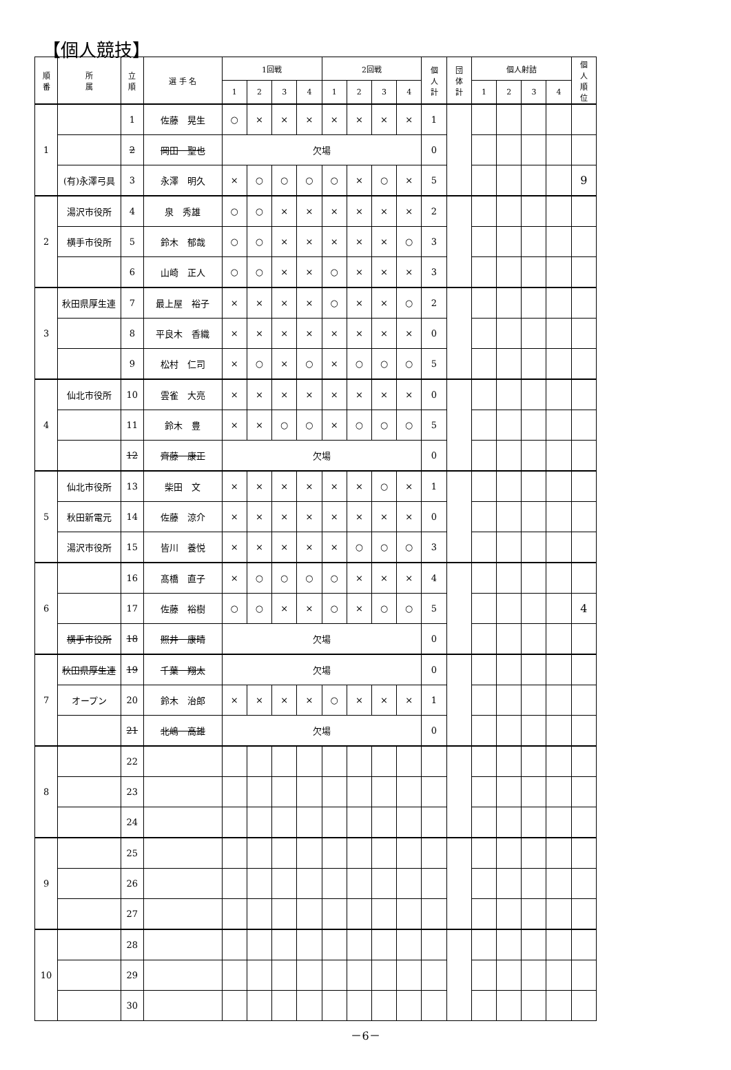【個人競技】
| 順 番 | 所 属 | 立 順 | 選 手 名 | 1回戦 | | | | 2回戦 | | | | 個 人 計 | 団 体 計 | 個人射詰 | | | | 個 人 順 位 |
| --- | --- | --- | --- | --- | --- | --- | --- | --- | --- | --- | --- | --- | --- | --- | --- | --- | --- | --- |
| | | | | 1 | 2 | 3 | 4 | 1 | 2 | 3 | 4 | | | 1 | 2 | 3 | 4 | |
| 1 | | 1 | 佐藤 晃生 | ○ | × | × | × | × | × | × | × | 1 | | | | | | |
| | | 2 | 岡田 聖也 | 欠場 | | | | | | | | 0 | | | | | | |
| | (有)永澤弓具 | 3 | 永澤 明久 | × | ○ | ○ | ○ | ○ | × | ○ | × | 5 | | | | | | 9 |
| 2 | 湯沢市役所 | 4 | 泉 秀雄 | ○ | ○ | × | × | × | × | × | × | 2 | | | | | | |
| | 横手市役所 | 5 | 鈴木 郁哉 | ○ | ○ | × | × | × | × | × | ○ | 3 | | | | | | |
| | | 6 | 山崎 正人 | ○ | ○ | × | × | ○ | × | × | × | 3 | | | | | | |
| 3 | 秋田県厚生連 | 7 | 最上屋 裕子 | × | × | × | × | ○ | × | × | ○ | 2 | | | | | | |
| | | 8 | 平良木 香織 | × | × | × | × | × | × | × | × | 0 | | | | | | |
| | | 9 | 松村 仁司 | × | ○ | × | ○ | × | ○ | ○ | ○ | 5 | | | | | | |
| 4 | 仙北市役所 | 10 | 雲雀 大亮 | × | × | × | × | × | × | × | × | 0 | | | | | | |
| | | 11 | 鈴木 豊 | × | × | ○ | ○ | × | ○ | ○ | ○ | 5 | | | | | | |
| | | 12 | 齊藤 康正 | 欠場 | | | | | | | | 0 | | | | | | |
| 5 | 仙北市役所 | 13 | 柴田 文 | × | × | × | × | × | × | ○ | × | 1 | | | | | | |
| | 秋田新電元 | 14 | 佐藤 涼介 | × | × | × | × | × | × | × | × | 0 | | | | | | |
| | 湯沢市役所 | 15 | 皆川 養悦 | × | × | × | × | × | ○ | ○ | ○ | 3 | | | | | | |
| 6 | | 16 | 髙橋 直子 | × | ○ | ○ | ○ | ○ | × | × | × | 4 | | | | | | |
| | | 17 | 佐藤 裕樹 | ○ | ○ | × | × | ○ | × | ○ | ○ | 5 | | | | | | 4 |
| | 横手市役所 | 18 | 照井 康晴 | 欠場 | | | | | | | | 0 | | | | | | |
| 7 | 秋田県厚生連 | 19 | 千葉 翔太 | 欠場 | | | | | | | | 0 | | | | | | |
| | オープン | 20 | 鈴木 治郎 | × | × | × | × | ○ | × | × | × | 1 | | | | | | |
| | | 21 | 北嶋 高雄 | 欠場 | | | | | | | | 0 | | | | | | |
| 8 | | 22 | | | | | | | | | | | | | | | | |
| | | 23 | | | | | | | | | | | | | | | | |
| | | 24 | | | | | | | | | | | | | | | | |
| 9 | | 25 | | | | | | | | | | | | | | | | |
| | | 26 | | | | | | | | | | | | | | | | |
| | | 27 | | | | | | | | | | | | | | | | |
| 10 | | 28 | | | | | | | | | | | | | | | | |
| | | 29 | | | | | | | | | | | | | | | | |
| | | 30 | | | | | | | | | | | | | | | | |
－6－